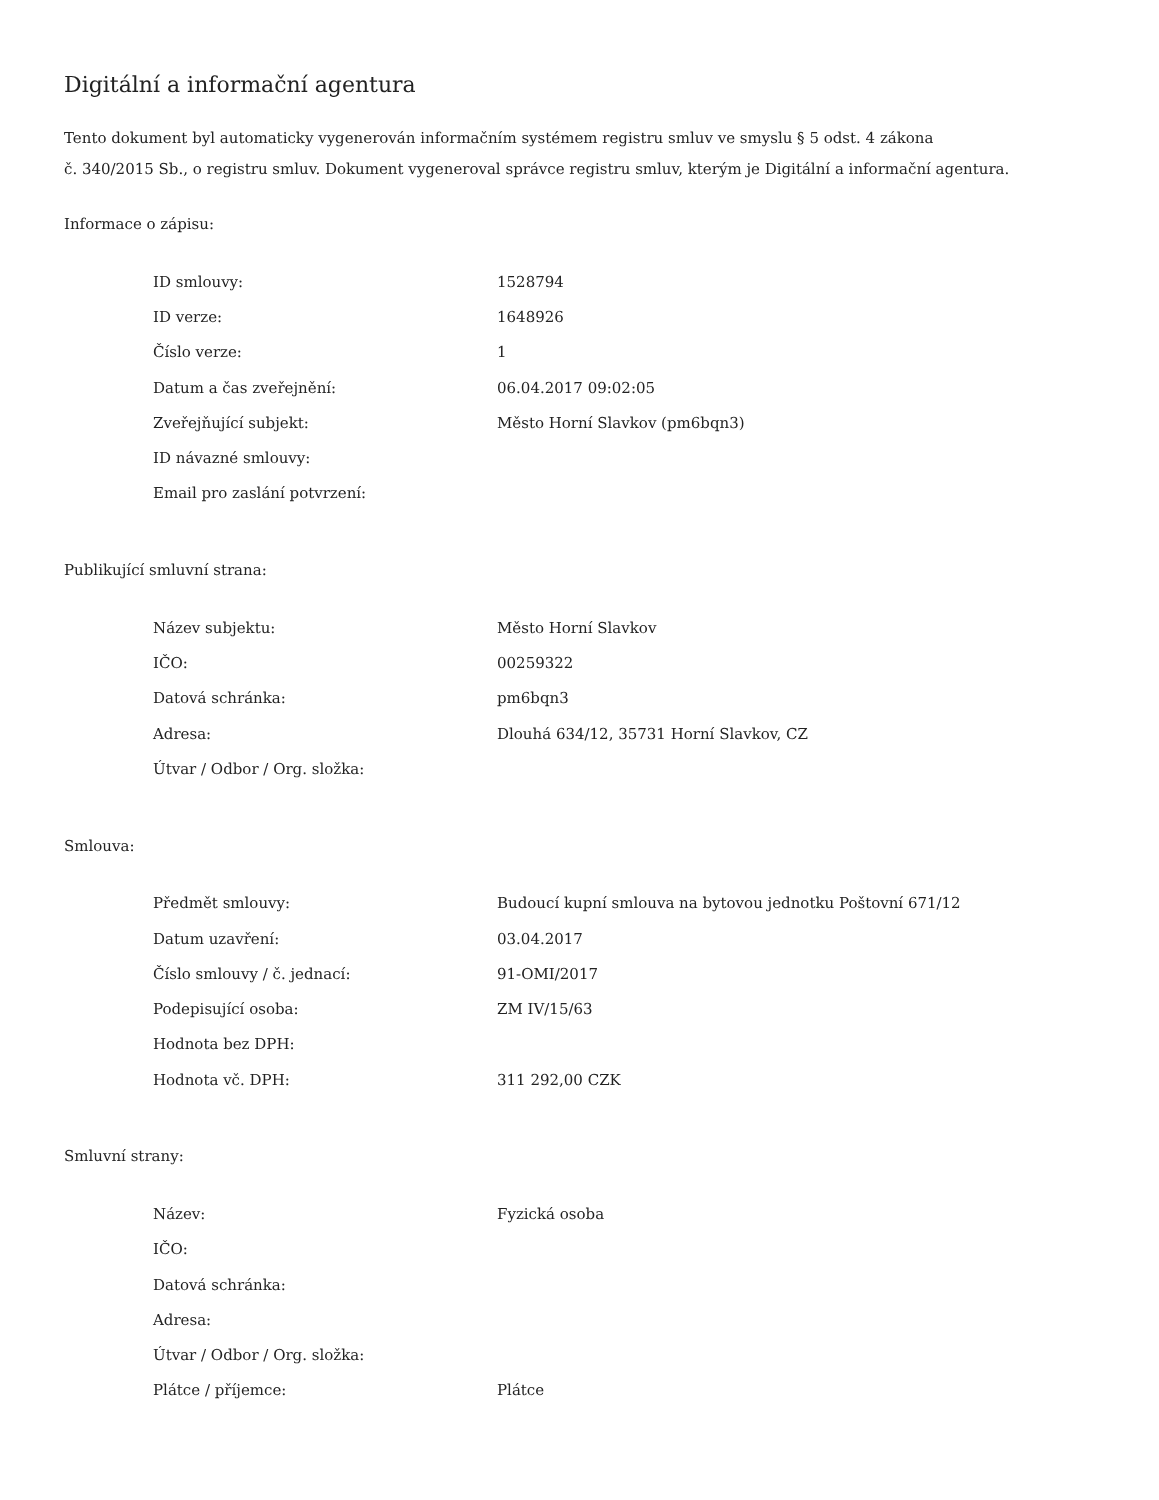Digitální a informační agentura
Tento dokument byl automaticky vygenerován informačním systémem registru smluv ve smyslu § 5 odst. 4 zákona
č. 340/2015 Sb., o registru smluv. Dokument vygeneroval správce registru smluv, kterým je Digitální a informační agentura.
Informace o zápisu:
| ID smlouvy: | 1528794 |
| ID verze: | 1648926 |
| Číslo verze: | 1 |
| Datum a čas zveřejnění: | 06.04.2017 09:02:05 |
| Zveřejňující subjekt: | Město Horní Slavkov (pm6bqn3) |
| ID návazné smlouvy: | |
| Email pro zaslání potvrzení: | |
Publikující smluvní strana:
| Název subjektu: | Město Horní Slavkov |
| IČO: | 00259322 |
| Datová schránka: | pm6bqn3 |
| Adresa: | Dlouhá 634/12, 35731 Horní Slavkov, CZ |
| Útvar / Odbor / Org. složka: | |
Smlouva:
| Předmět smlouvy: | Budoucí kupní smlouva na bytovou jednotku Poštovní 671/12 |
| Datum uzavření: | 03.04.2017 |
| Číslo smlouvy / č. jednací: | 91-OMI/2017 |
| Podepisující osoba: | ZM IV/15/63 |
| Hodnota bez DPH: | |
| Hodnota vč. DPH: | 311 292,00 CZK |
Smluvní strany:
| Název: | Fyzická osoba |
| IČO: | |
| Datová schránka: | |
| Adresa: | |
| Útvar / Odbor / Org. složka: | |
| Plátce / příjemce: | Plátce |